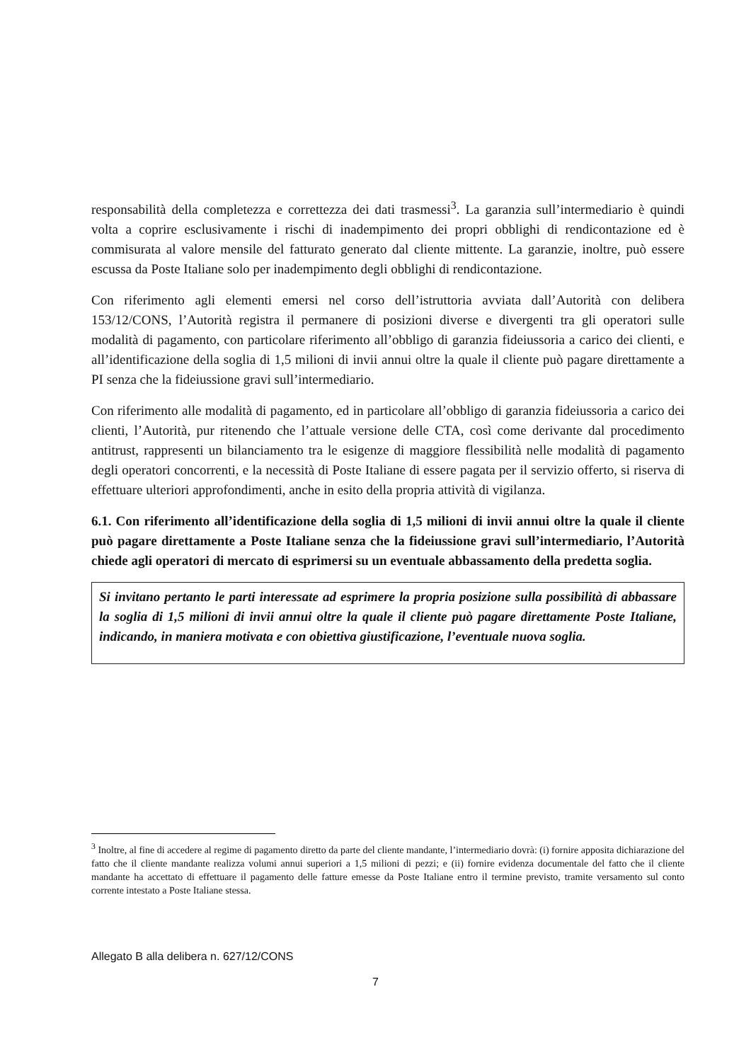responsabilità della completezza e correttezza dei dati trasmessi<sup>3</sup>. La garanzia sull’intermediario è quindi volta a coprire esclusivamente i rischi di inadempimento dei propri obblighi di rendicontazione ed è commisurata al valore mensile del fatturato generato dal cliente mittente. La garanzie, inoltre, può essere escussa da Poste Italiane solo per inadempimento degli obblighi di rendicontazione.
Con riferimento agli elementi emersi nel corso dell’istruttoria avviata dall’Autorità con delibera 153/12/CONS, l’Autorità registra il permanere di posizioni diverse e divergenti tra gli operatori sulle modalità di pagamento, con particolare riferimento all’obbligo di garanzia fideiussoria a carico dei clienti, e all’identificazione della soglia di 1,5 milioni di invii annui oltre la quale il cliente può pagare direttamente a PI senza che la fideiussione gravi sull’intermediario.
Con riferimento alle modalità di pagamento, ed in particolare all’obbligo di garanzia fideiussoria a carico dei clienti, l’Autorità, pur ritenendo che l’attuale versione delle CTA, così come derivante dal procedimento antitrust, rappresenti un bilanciamento tra le esigenze di maggiore flessibilità nelle modalità di pagamento degli operatori concorrenti, e la necessità di Poste Italiane di essere pagata per il servizio offerto, si riserva di effettuare ulteriori approfondimenti, anche in esito della propria attività di vigilanza.
6.1. Con riferimento all’identificazione della soglia di 1,5 milioni di invii annui oltre la quale il cliente può pagare direttamente a Poste Italiane senza che la fideiussione gravi sull’intermediario, l’Autorità chiede agli operatori di mercato di esprimersi su un eventuale abbassamento della predetta soglia.
Si invitano pertanto le parti interessate ad esprimere la propria posizione sulla possibilità di abbassare la soglia di 1,5 milioni di invii annui oltre la quale il cliente può pagare direttamente Poste Italiane, indicando, in maniera motivata e con obiettiva giustificazione, l’eventuale nuova soglia.
<sup>3</sup> Inoltre, al fine di accedere al regime di pagamento diretto da parte del cliente mandante, l’intermediario dovrà: (i) fornire apposita dichiarazione del fatto che il cliente mandante realizza volumi annui superiori a 1,5 milioni di pezzi; e (ii) fornire evidenza documentale del fatto che il cliente mandante ha accettato di effettuare il pagamento delle fatture emesse da Poste Italiane entro il termine previsto, tramite versamento sul conto corrente intestato a Poste Italiane stessa.
Allegato B alla delibera n. 627/12/CONS
7